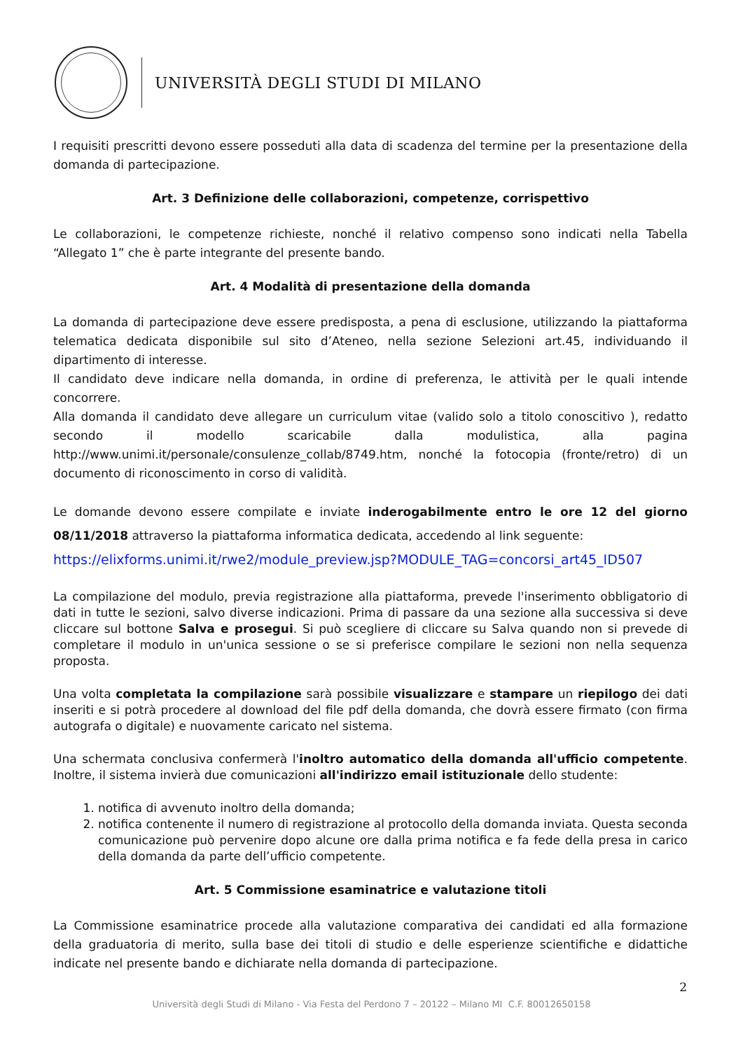UNIVERSITÀ DEGLI STUDI DI MILANO
I requisiti prescritti devono essere posseduti alla data di scadenza del termine per la presentazione della domanda di partecipazione.
Art. 3 Definizione delle collaborazioni, competenze, corrispettivo
Le collaborazioni, le competenze richieste, nonché il relativo compenso sono indicati nella Tabella “Allegato 1” che è parte integrante del presente bando.
Art. 4 Modalità di presentazione della domanda
La domanda di partecipazione deve essere predisposta, a pena di esclusione, utilizzando la piattaforma telematica dedicata disponibile sul sito d’Ateneo, nella sezione Selezioni art.45, individuando il dipartimento di interesse.
Il candidato deve indicare nella domanda, in ordine di preferenza, le attività per le quali intende concorrere.
Alla domanda il candidato deve allegare un curriculum vitae (valido solo a titolo conoscitivo ), redatto secondo il modello scaricabile dalla modulistica, alla pagina http://www.unimi.it/personale/consulenze_collab/8749.htm, nonché la fotocopia (fronte/retro) di un documento di riconoscimento in corso di validità.
Le domande devono essere compilate e inviate inderogabilmente entro le ore 12 del giorno 08/11/2018 attraverso la piattaforma informatica dedicata, accedendo al link seguente:
https://elixforms.unimi.it/rwe2/module_preview.jsp?MODULE_TAG=concorsi_art45_ID507
La compilazione del modulo, previa registrazione alla piattaforma, prevede l'inserimento obbligatorio di dati in tutte le sezioni, salvo diverse indicazioni. Prima di passare da una sezione alla successiva si deve cliccare sul bottone Salva e prosegui. Si può scegliere di cliccare su Salva quando non si prevede di completare il modulo in un'unica sessione o se si preferisce compilare le sezioni non nella sequenza proposta.
Una volta completata la compilazione sarà possibile visualizzare e stampare un riepilogo dei dati inseriti e si potrà procedere al download del file pdf della domanda, che dovrà essere firmato (con firma autografa o digitale) e nuovamente caricato nel sistema.
Una schermata conclusiva confermerà l'inoltro automatico della domanda all'ufficio competente. Inoltre, il sistema invierà due comunicazioni all'indirizzo email istituzionale dello studente:
1. notifica di avvenuto inoltro della domanda;
2. notifica contenente il numero di registrazione al protocollo della domanda inviata. Questa seconda comunicazione può pervenire dopo alcune ore dalla prima notifica e fa fede della presa in carico della domanda da parte dell’ufficio competente.
Art. 5 Commissione esaminatrice e valutazione titoli
La Commissione esaminatrice procede alla valutazione comparativa dei candidati ed alla formazione della graduatoria di merito, sulla base dei titoli di studio e delle esperienze scientifiche e didattiche indicate nel presente bando e dichiarate nella domanda di partecipazione.
2
Università degli Studi di Milano - Via Festa del Perdono 7 – 20122 – Milano MI C.F. 80012650158